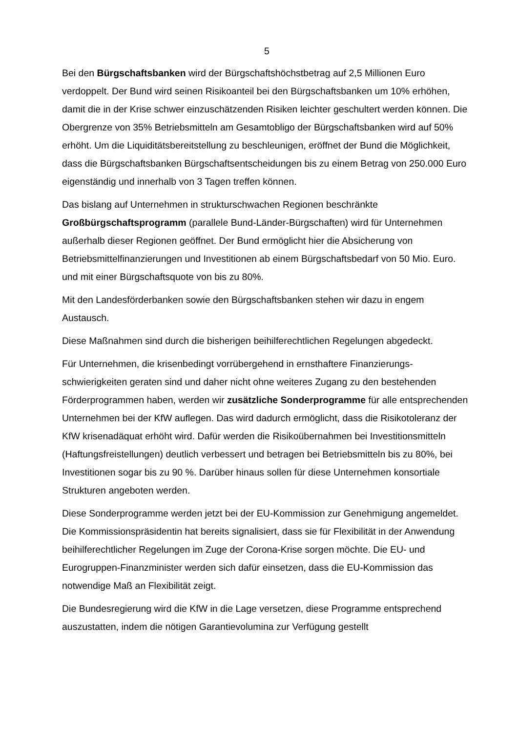5
Bei den Bürgschaftsbanken wird der Bürgschaftshöchstbetrag auf 2,5 Millionen Euro verdoppelt. Der Bund wird seinen Risikoanteil bei den Bürgschaftsbanken um 10% erhöhen, damit die in der Krise schwer einzuschätzenden Risiken leichter geschultert werden können. Die Obergrenze von 35% Betriebsmitteln am Gesamtobligo der Bürgschaftsbanken wird auf 50% erhöht. Um die Liquiditätsbereitstellung zu beschleunigen, eröffnet der Bund die Möglichkeit, dass die Bürgschaftsbanken Bürgschaftsentscheidungen bis zu einem Betrag von 250.000 Euro eigenständig und innerhalb von 3 Tagen treffen können.
Das bislang auf Unternehmen in strukturschwachen Regionen beschränkte Großbürgschaftsprogramm (parallele Bund-Länder-Bürgschaften) wird für Unternehmen außerhalb dieser Regionen geöffnet. Der Bund ermöglicht hier die Absicherung von Betriebsmittelfinanzierungen und Investitionen ab einem Bürgschaftsbedarf von 50 Mio. Euro. und mit einer Bürgschaftsquote von bis zu 80%.
Mit den Landesförderbanken sowie den Bürgschaftsbanken stehen wir dazu in engem Austausch.
Diese Maßnahmen sind durch die bisherigen beihilferechtlichen Regelungen abgedeckt.
Für Unternehmen, die krisenbedingt vorrübergehend in ernsthaftere Finanzierungs-schwierigkeiten geraten sind und daher nicht ohne weiteres Zugang zu den bestehenden Förderprogrammen haben, werden wir zusätzliche Sonderprogramme für alle entsprechenden Unternehmen bei der KfW auflegen. Das wird dadurch ermöglicht, dass die Risikotoleranz der KfW krisenadäquat erhöht wird. Dafür werden die Risikoübernahmen bei Investitionsmitteln (Haftungsfreistellungen) deutlich verbessert und betragen bei Betriebsmitteln bis zu 80%, bei Investitionen sogar bis zu 90 %. Darüber hinaus sollen für diese Unternehmen konsortiale Strukturen angeboten werden.
Diese Sonderprogramme werden jetzt bei der EU-Kommission zur Genehmigung angemeldet. Die Kommissionspräsidentin hat bereits signalisiert, dass sie für Flexibilität in der Anwendung beihilferechtlicher Regelungen im Zuge der Corona-Krise sorgen möchte. Die EU- und Eurogruppen-Finanzminister werden sich dafür einsetzen, dass die EU-Kommission das notwendige Maß an Flexibilität zeigt.
Die Bundesregierung wird die KfW in die Lage versetzen, diese Programme entsprechend auszustatten, indem die nötigen Garantievolumina zur Verfügung gestellt